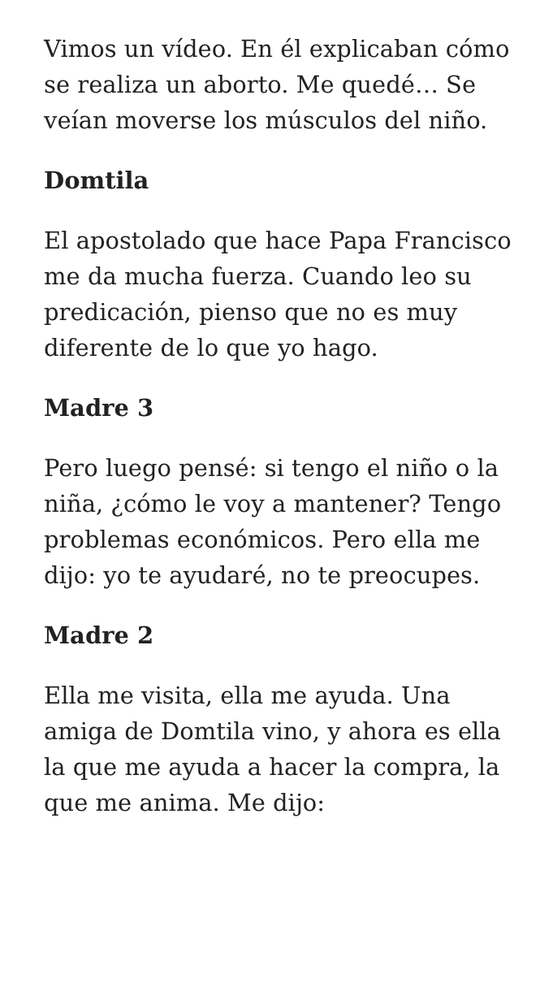Vimos un vídeo. En él explicaban cómo se realiza un aborto. Me quedé… Se veían moverse los músculos del niño.
Domtila
El apostolado que hace Papa Francisco me da mucha fuerza. Cuando leo su predicación, pienso que no es muy diferente de lo que yo hago.
Madre 3
Pero luego pensé: si tengo el niño o la niña, ¿cómo le voy a mantener? Tengo problemas económicos. Pero ella me dijo: yo te ayudaré, no te preocupes.
Madre 2
Ella me visita, ella me ayuda. Una amiga de Domtila vino, y ahora es ella la que me ayuda a hacer la compra, la que me anima. Me dijo: